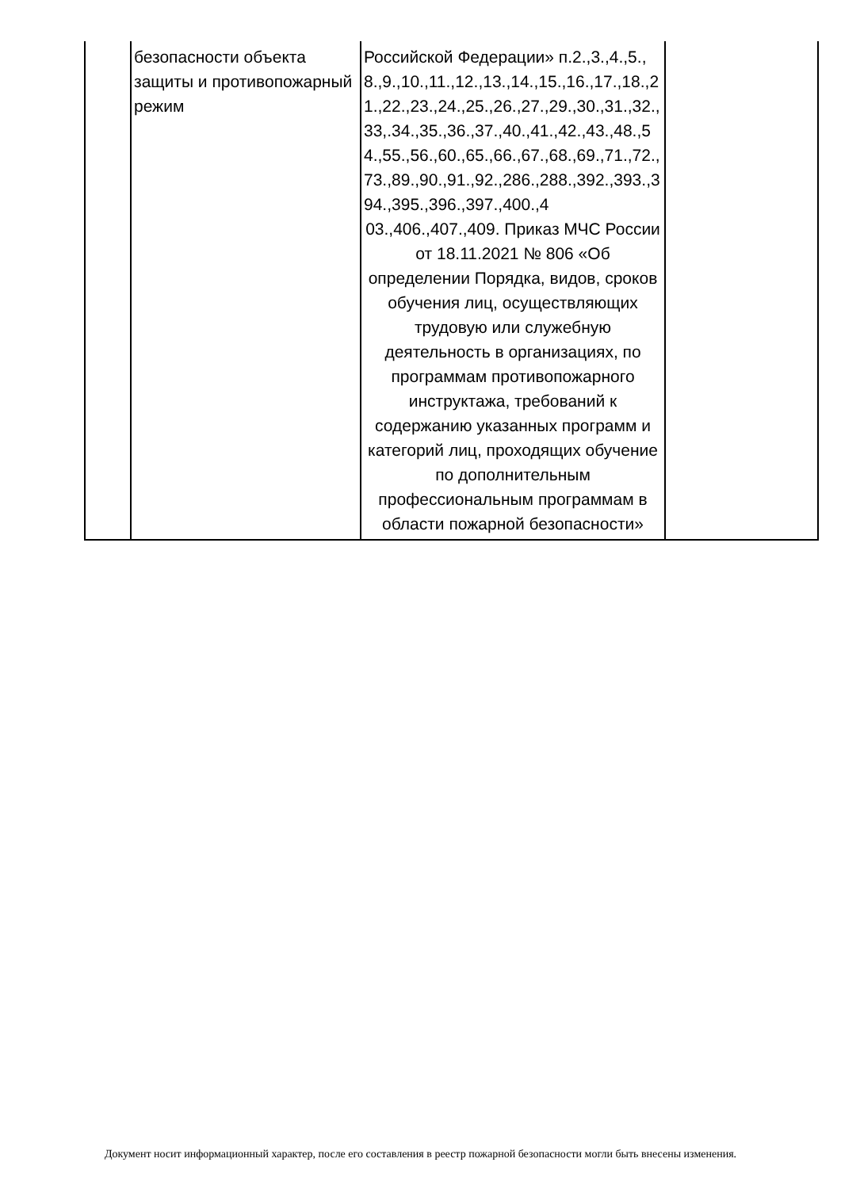| | безопасности объекта защиты и противопожарный режим | Российской Федерации» п.2.,3.,4.,5.,8.,9.,10.,11.,12.,13.,14.,15.,16.,17.,18.,21.,22.,23.,24.,25.,26.,27.,29.,30.,31.,32.,33,.34.,35.,36.,37.,40.,41.,42.,43.,48.,54.,55.,56.,60.,65.,66.,67.,68.,69.,71.,72.,73.,89.,90.,91.,92.,286.,288.,392.,393.,394.,395.,396.,397.,400.,4 03.,406.,407.,409. Приказ МЧС России от 18.11.2021 № 806 «Об определении Порядка, видов, сроков обучения лиц, осуществляющих трудовую или служебную деятельность в организациях, по программам противопожарного инструктажа, требований к содержанию указанных программ и категорий лиц, проходящих обучение по дополнительным профессиональным программам в области пожарной безопасности» | |
Документ носит информационный характер, после его составления в реестр пожарной безопасности могли быть внесены изменения.